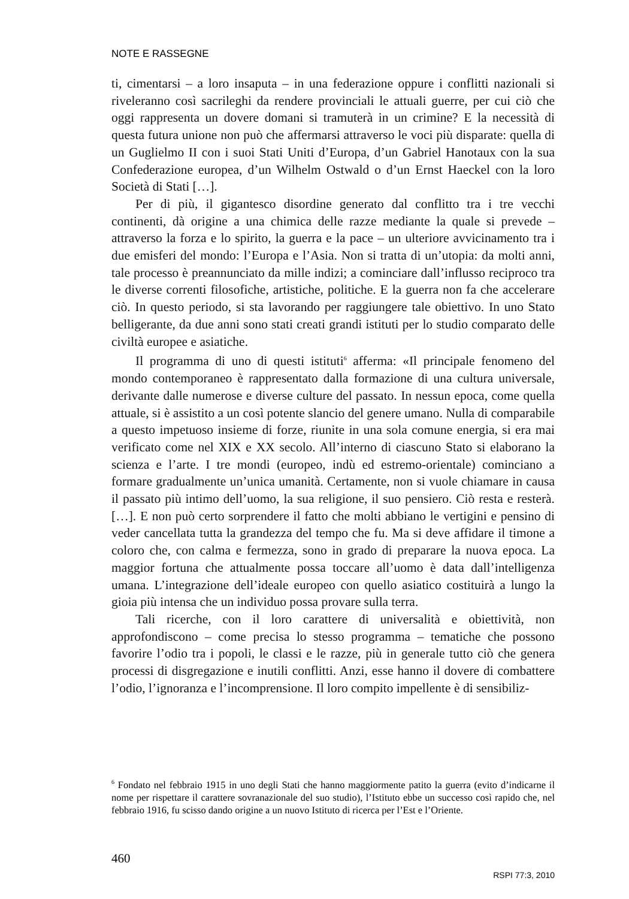NOTE E RASSEGNE
ti, cimentarsi – a loro insaputa – in una federazione oppure i conflitti nazionali si riveleranno così sacrileghi da rendere provinciali le attuali guerre, per cui ciò che oggi rappresenta un dovere domani si tramuterà in un crimine? E la necessità di questa futura unione non può che affermarsi attraverso le voci più disparate: quella di un Guglielmo II con i suoi Stati Uniti d’Europa, d’un Gabriel Hanotaux con la sua Confederazione europea, d’un Wilhelm Ostwald o d’un Ernst Haeckel con la loro Società di Stati […].
Per di più, il gigantesco disordine generato dal conflitto tra i tre vecchi continenti, dà origine a una chimica delle razze mediante la quale si prevede – attraverso la forza e lo spirito, la guerra e la pace – un ulteriore avvicinamento tra i due emisferi del mondo: l’Europa e l’Asia. Non si tratta di un’utopia: da molti anni, tale processo è preannunciato da mille indizi; a cominciare dall’influsso reciproco tra le diverse correnti filosofiche, artistiche, politiche. E la guerra non fa che accelerare ciò. In questo periodo, si sta lavorando per raggiungere tale obiettivo. In uno Stato belligerante, da due anni sono stati creati grandi istituti per lo studio comparato delle civiltà europee e asiatiche.
Il programma di uno di questi istituti<sup>6</sup> afferma: «Il principale fenomeno del mondo contemporaneo è rappresentato dalla formazione di una cultura universale, derivante dalle numerose e diverse culture del passato. In nessun epoca, come quella attuale, si è assistito a un così potente slancio del genere umano. Nulla di comparabile a questo impetuoso insieme di forze, riunite in una sola comune energia, si era mai verificato come nel XIX e XX secolo. All’interno di ciascuno Stato si elaborano la scienza e l’arte. I tre mondi (europeo, indù ed estremo-orientale) cominciano a formare gradualmente un’unica umanità. Certamente, non si vuole chiamare in causa il passato più intimo dell’uomo, la sua religione, il suo pensiero. Ciò resta e resterà. […]. E non può certo sorprendere il fatto che molti abbiano le vertigini e pensino di veder cancellata tutta la grandezza del tempo che fu. Ma si deve affidare il timone a coloro che, con calma e fermezza, sono in grado di preparare la nuova epoca. La maggior fortuna che attualmente possa toccare all’uomo è data dall’intelligenza umana. L’integrazione dell’ideale europeo con quello asiatico costituirà a lungo la gioia più intensa che un individuo possa provare sulla terra.
Tali ricerche, con il loro carattere di universalità e obiettività, non approfondiscono – come precisa lo stesso programma – tematiche che possono favorire l’odio tra i popoli, le classi e le razze, più in generale tutto ciò che genera processi di disgregazione e inutili conflitti. Anzi, esse hanno il dovere di combattere l’odio, l’ignoranza e l’incomprensione. Il loro compito impellente è di sensibiliz-
<sup>6</sup> Fondato nel febbraio 1915 in uno degli Stati che hanno maggiormente patito la guerra (evito d’indicarne il nome per rispettare il carattere sovranazionale del suo studio), l’Istituto ebbe un successo così rapido che, nel febbraio 1916, fu scisso dando origine a un nuovo Istituto di ricerca per l’Est e l’Oriente.
460
RSPI 77:3, 2010